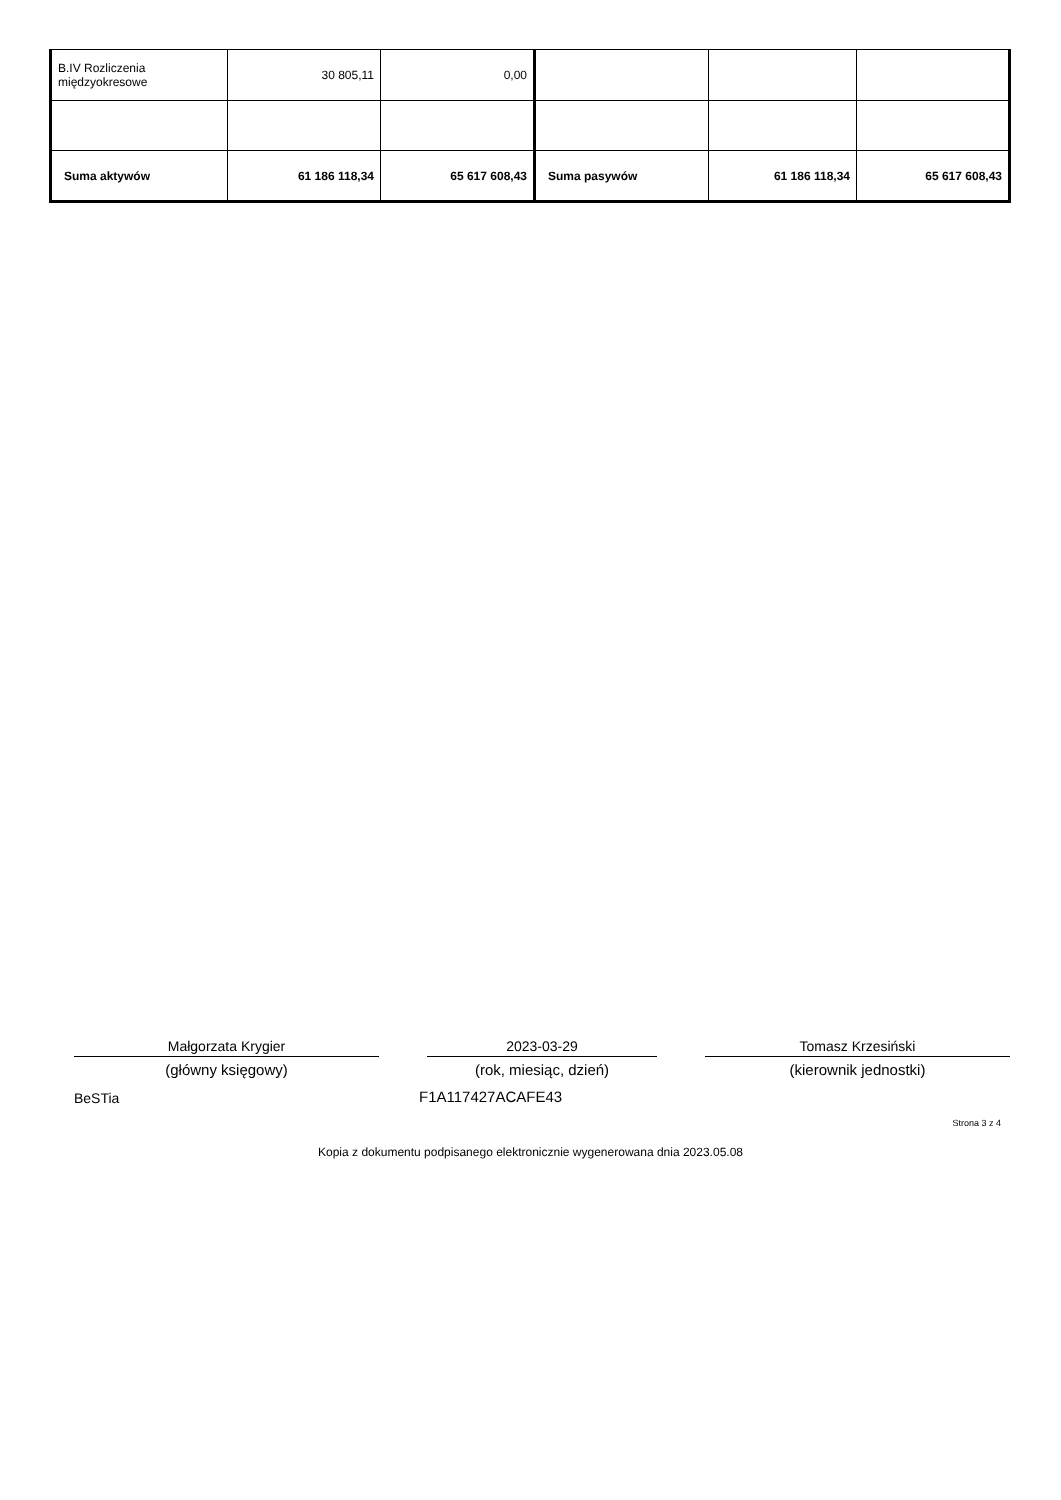| B.IV Rozliczenia międzyokresowe | 30 805,11 | 0,00 | | | |
| Suma aktywów | 61 186 118,34 | 65 617 608,43 | Suma pasywów | 61 186 118,34 | 65 617 608,43 |
Małgorzata Krygier 2023-03-29 Tomasz Krzesiński
(główny księgowy) (rok, miesiąc, dzień) (kierownik jednostki)
BeSTia F1A117427ACAFE43
Strona 3 z 4
Kopia z dokumentu podpisanego elektronicznie wygenerowana dnia 2023.05.08